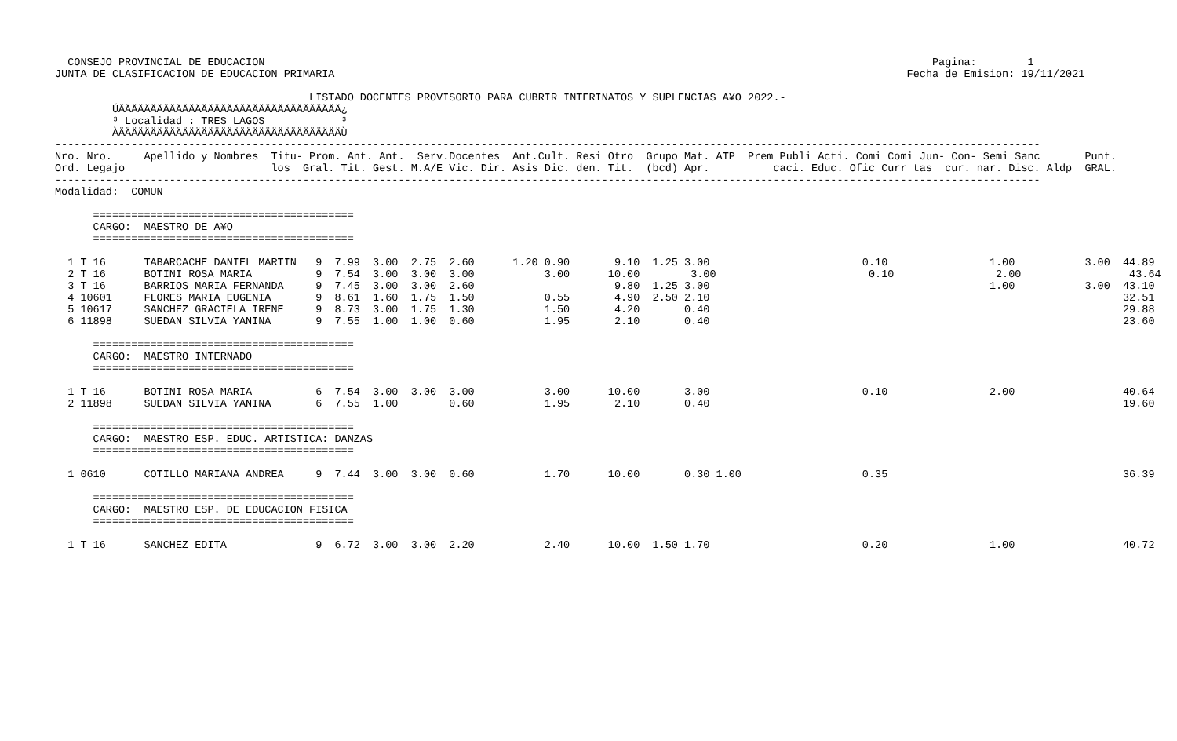CONSEJO PROVINCIAL DE EDUCACION                                                                                                         Pagina:        1
JUNTA DE CLASIFICACION DE EDUCACION PRIMARIA                                                                                          Fecha de Emision: 19/11/2021

                                        LISTADO DOCENTES PROVISORIO PARA CUBRIR INTERINATOS Y SUPLENCIAS A¥O 2022.-
         ÚÄÄÄÄÄÄÄÄÄÄÄÄÄÄÄÄÄÄÄÄÄÄÄÄÄÄÄÄÄÄÄÄÄÄÄ¿
         ³ Localidad : TRES LAGOS            ³
         ÀÄÄÄÄÄÄÄÄÄÄÄÄÄÄÄÄÄÄÄÄÄÄÄÄÄÄÄÄÄÄÄÄÄÄÄÙ
-----------------------------------------------------------------------------------------------------------------------------------------------------------
Nro. Nro.     Apellido y Nombres  Titu- Prom. Ant. Ant.  Serv.Docentes  Ant.Cult. Resi Otro  Grupo Mat. ATP  Prem Publi Acti. Comi Comi Jun- Con- Semi Sanc       Punt.
Ord. Legajo                       los  Gral. Tit. Gest. M.A/E Vic. Dir. Asis Dic. den. Tit.  (bcd) Apr.          caci. Educ. Ofic Curr tas  cur. nar. Disc. Aldp  GRAL.
-----------------------------------------------------------------------------------------------------------------------------------------------------------
Modalidad:  COMUN

      =========================================
      CARGO:  MAESTRO DE A¥O
      =========================================

  1 T 16      TABARCACHE DANIEL MARTIN   9  7.99  3.00  2.75  2.60      1.20 0.90       9.10  1.25 3.00                        0.10                1.00           3.00  44.89
  2 T 16      BOTINI ROSA MARIA          9  7.54  3.00  3.00  3.00           3.00      10.00        3.00                        0.10                2.00                 43.64
  3 T 16      BARRIOS MARIA FERNANDA     9  7.45  3.00  3.00  2.60                      9.80  1.25 3.00                                            1.00           3.00  43.10
  4 10601     FLORES MARIA EUGENIA       9  8.61  1.60  1.75  1.50           0.55       4.90  2.50 2.10                                                                 32.51
  5 10617     SANCHEZ GRACIELA IRENE     9  8.73  3.00  1.75  1.30           1.50       4.20       0.40                                                                 29.88
  6 11898     SUEDAN SILVIA YANINA       9  7.55  1.00  1.00  0.60           1.95       2.10       0.40                                                                 23.60

      =========================================
      CARGO:  MAESTRO INTERNADO
      =========================================

  1 T 16      BOTINI ROSA MARIA          6  7.54  3.00  3.00  3.00           3.00      10.00       3.00                        0.10                2.00                 40.64
  2 11898     SUEDAN SILVIA YANINA       6  7.55  1.00        0.60           1.95       2.10       0.40                                                                 19.60

      =========================================
      CARGO:  MAESTRO ESP. EDUC. ARTISTICA: DANZAS
      =========================================

  1 0610      COTILLO MARIANA ANDREA     9  7.44  3.00  3.00  0.60           1.70      10.00       0.30 1.00                   0.35                                     36.39

      =========================================
      CARGO:  MAESTRO ESP. DE EDUCACION FISICA
      =========================================

  1 T 16      SANCHEZ EDITA              9  6.72  3.00  3.00  2.20           2.40      10.00  1.50 1.70                        0.20                1.00                 40.72